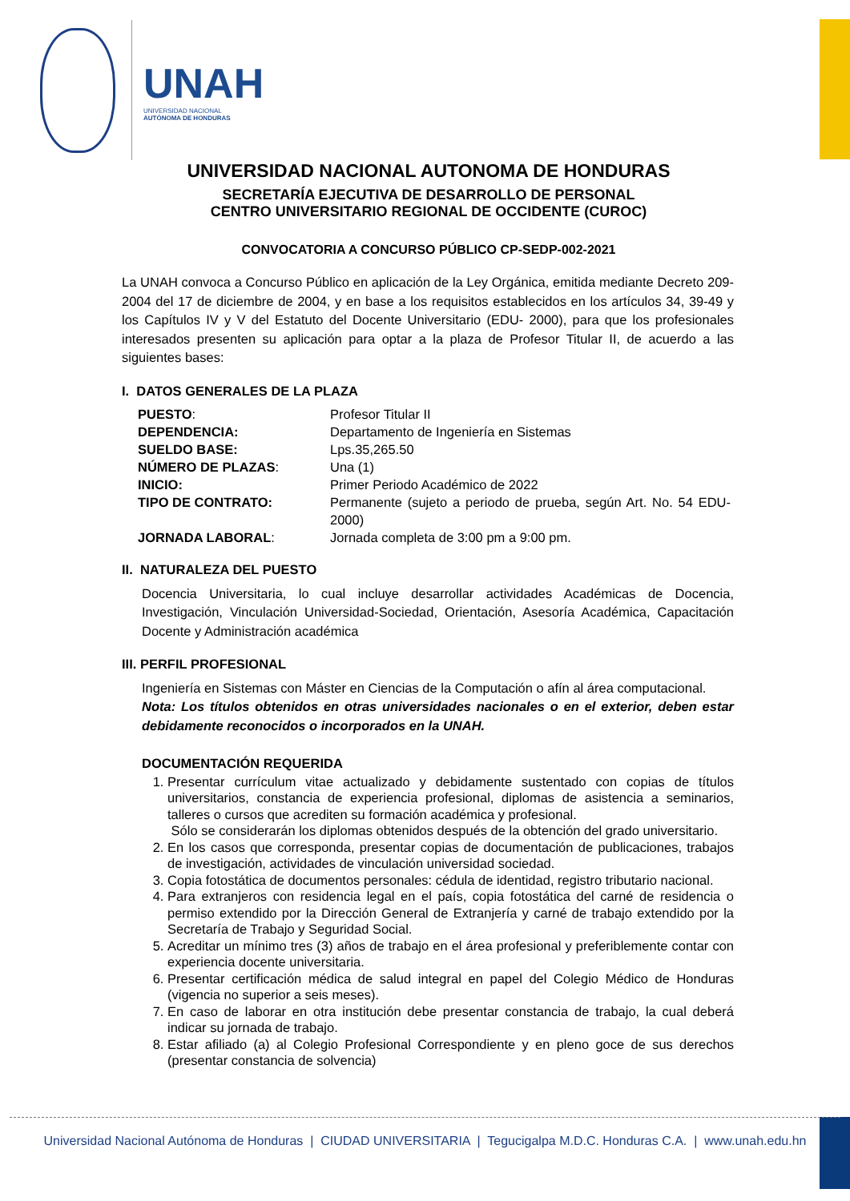UNAH
UNIVERSIDAD NACIONAL
AUTÓNOMA DE HONDURAS
UNIVERSIDAD NACIONAL AUTONOMA DE HONDURAS
SECRETARÍA EJECUTIVA DE DESARROLLO DE PERSONAL
CENTRO UNIVERSITARIO REGIONAL DE OCCIDENTE (CUROC)
CONVOCATORIA A CONCURSO PÚBLICO CP-SEDP-002-2021
La UNAH convoca a Concurso Público en aplicación de la Ley Orgánica, emitida mediante Decreto 209-2004 del 17 de diciembre de 2004, y en base a los requisitos establecidos en los artículos 34, 39-49 y los Capítulos IV y V del Estatuto del Docente Universitario (EDU- 2000), para que los profesionales interesados presenten su aplicación para optar a la plaza de Profesor Titular II, de acuerdo a las siguientes bases:
I. DATOS GENERALES DE LA PLAZA
| PUESTO : | Profesor Titular II |
| DEPENDENCIA: | Departamento de Ingeniería en Sistemas |
| SUELDO BASE: | Lps.35,265.50 |
| NÚMERO DE PLAZAS : | Una (1) |
| INICIO: | Primer Periodo Académico de 2022 |
| TIPO DE CONTRATO: | Permanente (sujeto a periodo de prueba, según Art. No. 54 EDU-2000) |
| JORNADA LABORAL : | Jornada completa de 3:00 pm a 9:00 pm. |
II. NATURALEZA DEL PUESTO
Docencia Universitaria, lo cual incluye desarrollar actividades Académicas de Docencia, Investigación, Vinculación Universidad-Sociedad, Orientación, Asesoría Académica, Capacitación Docente y Administración académica
III. PERFIL PROFESIONAL
Ingeniería en Sistemas con Máster en Ciencias de la Computación o afín al área computacional.
Nota: Los títulos obtenidos en otras universidades nacionales o en el exterior, deben estar debidamente reconocidos o incorporados en la UNAH.
DOCUMENTACIÓN REQUERIDA
1. Presentar currículum vitae actualizado y debidamente sustentado con copias de títulos universitarios, constancia de experiencia profesional, diplomas de asistencia a seminarios, talleres o cursos que acrediten su formación académica y profesional.
Sólo se considerarán los diplomas obtenidos después de la obtención del grado universitario.
2. En los casos que corresponda, presentar copias de documentación de publicaciones, trabajos de investigación, actividades de vinculación universidad sociedad.
3. Copia fotostática de documentos personales: cédula de identidad, registro tributario nacional.
4. Para extranjeros con residencia legal en el país, copia fotostática del carné de residencia o permiso extendido por la Dirección General de Extranjería y carné de trabajo extendido por la Secretaría de Trabajo y Seguridad Social.
5. Acreditar un mínimo tres (3) años de trabajo en el área profesional y preferiblemente contar con experiencia docente universitaria.
6. Presentar certificación médica de salud integral en papel del Colegio Médico de Honduras (vigencia no superior a seis meses).
7. En caso de laborar en otra institución debe presentar constancia de trabajo, la cual deberá indicar su jornada de trabajo.
8. Estar afiliado (a) al Colegio Profesional Correspondiente y en pleno goce de sus derechos (presentar constancia de solvencia)
Universidad Nacional Autónoma de Honduras | CIUDAD UNIVERSITARIA | Tegucigalpa M.D.C. Honduras C.A. | www.unah.edu.hn